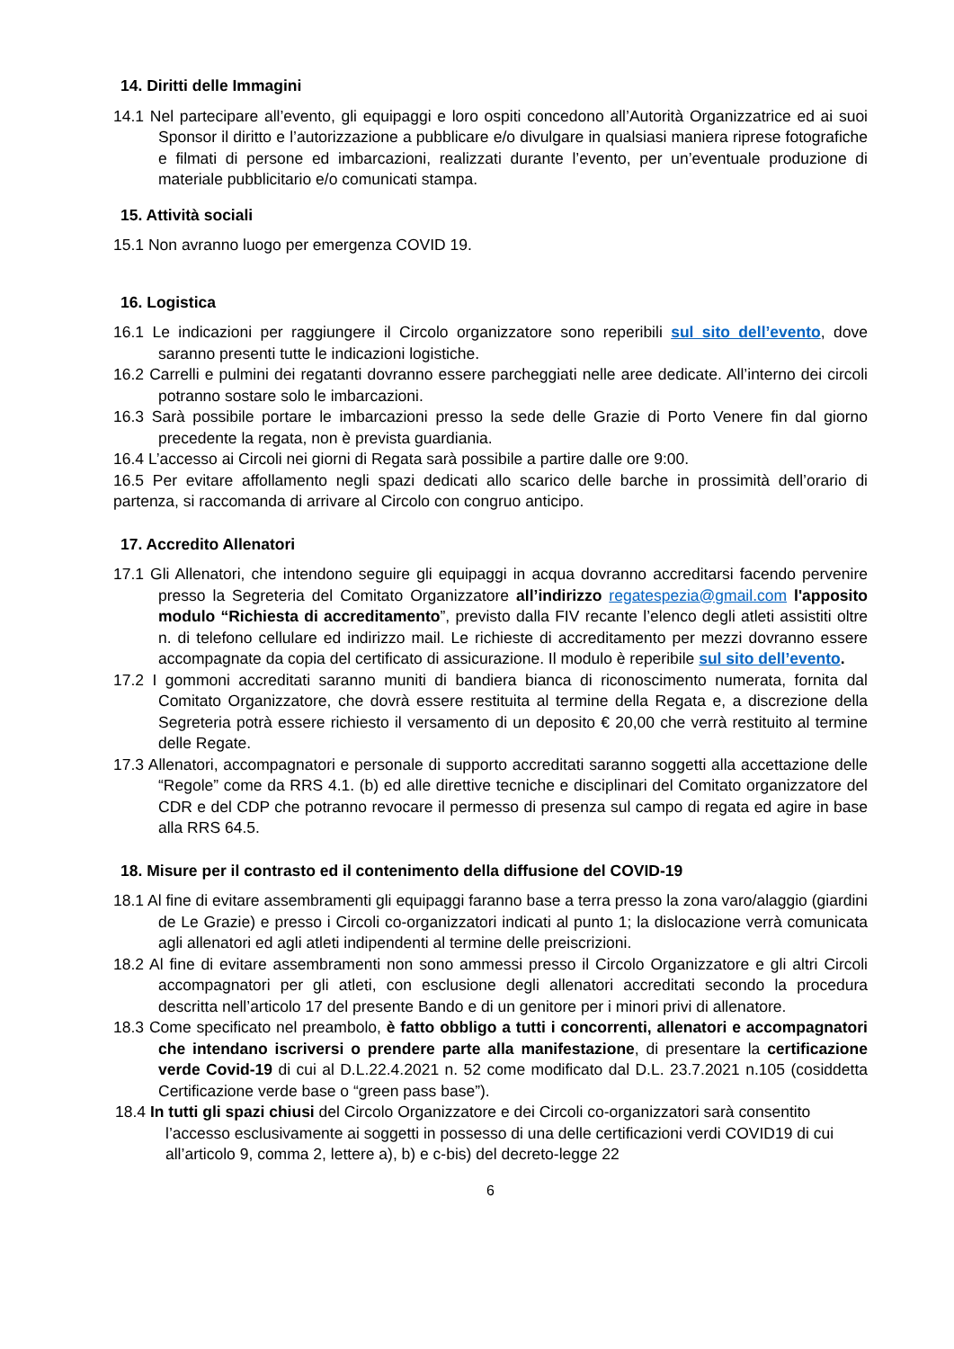14. Diritti delle Immagini
14.1 Nel partecipare all’evento, gli equipaggi e loro ospiti concedono all’Autorità Organizzatrice ed ai suoi Sponsor il diritto e l’autorizzazione a pubblicare e/o divulgare in qualsiasi maniera riprese fotografiche e filmati di persone ed imbarcazioni, realizzati durante l’evento, per un’eventuale produzione di materiale pubblicitario e/o comunicati stampa.
15. Attività sociali
15.1 Non avranno luogo per emergenza COVID 19.
16. Logistica
16.1 Le indicazioni per raggiungere il Circolo organizzatore sono reperibili sul sito dell’evento, dove saranno presenti tutte le indicazioni logistiche.
16.2 Carrelli e pulmini dei regatanti dovranno essere parcheggiati nelle aree dedicate. All’interno dei circoli potranno sostare solo le imbarcazioni.
16.3 Sarà possibile portare le imbarcazioni presso la sede delle Grazie di Porto Venere fin dal giorno precedente la regata, non è prevista guardiania.
16.4 L’accesso ai Circoli nei giorni di Regata sarà possibile a partire dalle ore 9:00.
16.5 Per evitare affollamento negli spazi dedicati allo scarico delle barche in prossimità dell’orario di partenza, si raccomanda di arrivare al Circolo con congruo anticipo.
17. Accredito Allenatori
17.1 Gli Allenatori, che intendono seguire gli equipaggi in acqua dovranno accreditarsi facendo pervenire presso la Segreteria del Comitato Organizzatore all’indirizzo regatespezia@gmail.com l'apposito modulo “Richiesta di accreditamento”, previsto dalla FIV recante l’elenco degli atleti assistiti oltre n. di telefono cellulare ed indirizzo mail. Le richieste di accreditamento per mezzi dovranno essere accompagnate da copia del certificato di assicurazione. Il modulo è reperibile sul sito dell’evento.
17.2 I gommoni accreditati saranno muniti di bandiera bianca di riconoscimento numerata, fornita dal Comitato Organizzatore, che dovrà essere restituita al termine della Regata e, a discrezione della Segreteria potrà essere richiesto il versamento di un deposito € 20,00 che verrà restituito al termine delle Regate.
17.3 Allenatori, accompagnatori e personale di supporto accreditati saranno soggetti alla accettazione delle “Regole” come da RRS 4.1. (b) ed alle direttive tecniche e disciplinari del Comitato organizzatore del CDR e del CDP che potranno revocare il permesso di presenza sul campo di regata ed agire in base alla RRS 64.5.
18. Misure per il contrasto ed il contenimento della diffusione del COVID-19
18.1 Al fine di evitare assembramenti gli equipaggi faranno base a terra presso la zona varo/alaggio (giardini de Le Grazie) e presso i Circoli co-organizzatori indicati al punto 1; la dislocazione verrà comunicata agli allenatori ed agli atleti indipendenti al termine delle preiscrizioni.
18.2 Al fine di evitare assembramenti non sono ammessi presso il Circolo Organizzatore e gli altri Circoli accompagnatori per gli atleti, con esclusione degli allenatori accreditati secondo la procedura descritta nell’articolo 17 del presente Bando e di un genitore per i minori privi di allenatore.
18.3 Come specificato nel preambolo, è fatto obbligo a tutti i concorrenti, allenatori e accompagnatori che intendano iscriversi o prendere parte alla manifestazione, di presentare la certificazione verde Covid-19 di cui al D.L.22.4.2021 n. 52 come modificato dal D.L. 23.7.2021 n.105 (cosiddetta Certificazione verde base o “green pass base”).
18.4 In tutti gli spazi chiusi del Circolo Organizzatore e dei Circoli co-organizzatori sarà consentito l’accesso esclusivamente ai soggetti in possesso di una delle certificazioni verdi COVID19 di cui all’articolo 9, comma 2, lettere a), b) e c-bis) del decreto-legge 22
6